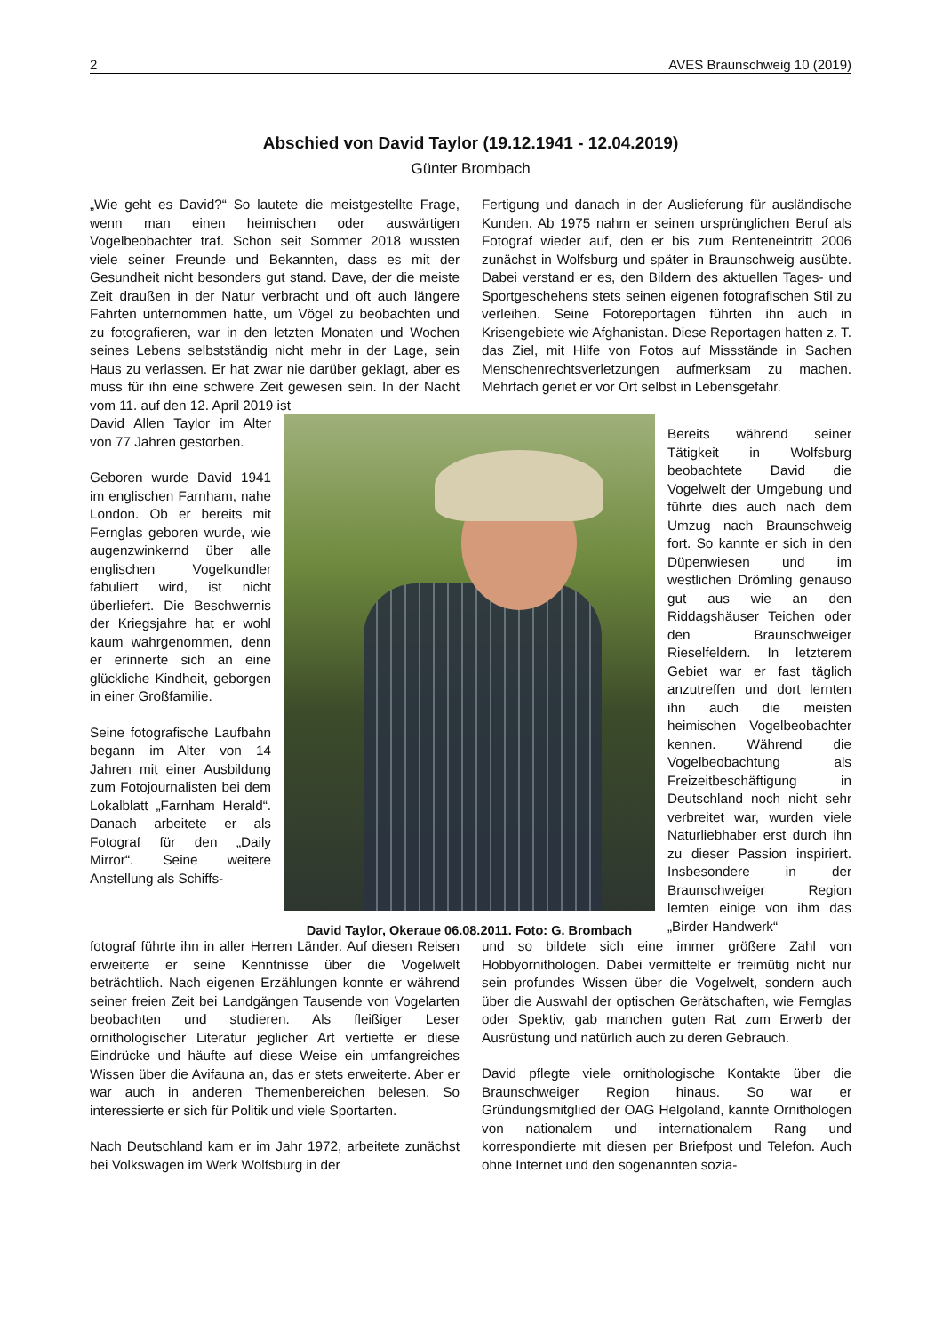2 AVES Braunschweig 10 (2019)
Abschied von David Taylor (19.12.1941 - 12.04.2019)
Günter Brombach
„Wie geht es David?“ So lautete die meistgestellte Frage, wenn man einen heimischen oder auswärtigen Vogelbeobachter traf. Schon seit Sommer 2018 wussten viele seiner Freunde und Bekannten, dass es mit der Gesundheit nicht besonders gut stand. Dave, der die meiste Zeit draußen in der Natur verbracht und oft auch längere Fahrten unternommen hatte, um Vögel zu beobachten und zu fotografieren, war in den letzten Monaten und Wochen seines Lebens selbstständig nicht mehr in der Lage, sein Haus zu verlassen. Er hat zwar nie darüber geklagt, aber es muss für ihn eine schwere Zeit gewesen sein. In der Nacht vom 11. auf den 12. April 2019 ist
Fertigung und danach in der Auslieferung für ausländische Kunden. Ab 1975 nahm er seinen ursprünglichen Beruf als Fotograf wieder auf, den er bis zum Renteneintritt 2006 zunächst in Wolfsburg und später in Braunschweig ausübte. Dabei verstand er es, den Bildern des aktuellen Tages- und Sportgeschehens stets seinen eigenen fotografischen Stil zu verleihen. Seine Fotoreportagen führten ihn auch in Krisengebiete wie Afghanistan. Diese Reportagen hatten z. T. das Ziel, mit Hilfe von Fotos auf Missstände in Sachen Menschenrechtsverletzungen aufmerksam zu machen. Mehrfach geriet er vor Ort selbst in Lebensgefahr.
David Allen Taylor im Alter von 77 Jahren gestorben.
Geboren wurde David 1941 im englischen Farnham, nahe London. Ob er bereits mit Fernglas geboren wurde, wie augenzwinkernd über alle englischen Vogelkundler fabuliert wird, ist nicht überliefert. Die Beschwernis der Kriegsjahre hat er wohl kaum wahrgenommen, denn er erinnerte sich an eine glückliche Kindheit, geborgen in einer Großfamilie.
Seine fotografische Laufbahn begann im Alter von 14 Jahren mit einer Ausbildung zum Fotojournalisten bei dem Lokalblatt „Farnham Herald“. Danach arbeitete er als Fotograf für den „Daily Mirror“. Seine weitere Anstellung als Schiffs-
David Taylor, Okeraue 06.08.2011. Foto: G. Brombach
Bereits während seiner Tätigkeit in Wolfsburg beobachtete David die Vogelwelt der Umgebung und führte dies auch nach dem Umzug nach Braunschweig fort. So kannte er sich in den Düpenwiesen und im westlichen Drömling genauso gut aus wie an den Riddagshäuser Teichen oder den Braunschweiger Rieselfeldern. In letzterem Gebiet war er fast täglich anzutreffen und dort lernten ihn auch die meisten heimischen Vogelbeobachter kennen. Während die Vogelbeobachtung als Freizeitbeschäftigung in Deutschland noch nicht sehr verbreitet war, wurden viele Naturliebhaber erst durch ihn zu dieser Passion inspiriert. Insbesondere in der Braunschweiger Region lernten einige von ihm das „Birder Handwerk“
fotograf führte ihn in aller Herren Länder. Auf diesen Reisen erweiterte er seine Kenntnisse über die Vogelwelt beträchtlich. Nach eigenen Erzählungen konnte er während seiner freien Zeit bei Landgängen Tausende von Vogelarten beobachten und studieren. Als fleißiger Leser ornithologischer Literatur jeglicher Art vertiefte er diese Eindrücke und häufte auf diese Weise ein umfangreiches Wissen über die Avifauna an, das er stets erweiterte. Aber er war auch in anderen Themenbereichen belesen. So interessierte er sich für Politik und viele Sportarten.
Nach Deutschland kam er im Jahr 1972, arbeitete zunächst bei Volkswagen im Werk Wolfsburg in der
und so bildete sich eine immer größere Zahl von Hobbyornithologen. Dabei vermittelte er freimütig nicht nur sein profundes Wissen über die Vogelwelt, sondern auch über die Auswahl der optischen Gerätschaften, wie Fernglas oder Spektiv, gab manchen guten Rat zum Erwerb der Ausrüstung und natürlich auch zu deren Gebrauch.
David pflegte viele ornithologische Kontakte über die Braunschweiger Region hinaus. So war er Gründungsmitglied der OAG Helgoland, kannte Ornithologen von nationalem und internationalem Rang und korrespondierte mit diesen per Briefpost und Telefon. Auch ohne Internet und den sogenannten sozia-